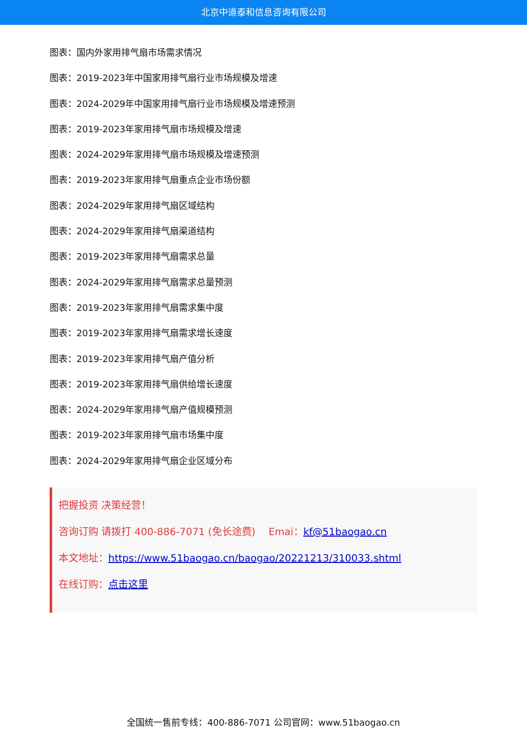北京中道泰和信息咨询有限公司
图表：国内外家用排气扇市场需求情况
图表：2019-2023年中国家用排气扇行业市场规模及增速
图表：2024-2029年中国家用排气扇行业市场规模及增速预测
图表：2019-2023年家用排气扇市场规模及增速
图表：2024-2029年家用排气扇市场规模及增速预测
图表：2019-2023年家用排气扇重点企业市场份额
图表：2024-2029年家用排气扇区域结构
图表：2024-2029年家用排气扇渠道结构
图表：2019-2023年家用排气扇需求总量
图表：2024-2029年家用排气扇需求总量预测
图表：2019-2023年家用排气扇需求集中度
图表：2019-2023年家用排气扇需求增长速度
图表：2019-2023年家用排气扇产值分析
图表：2019-2023年家用排气扇供给增长速度
图表：2024-2029年家用排气扇产值规模预测
图表：2019-2023年家用排气扇市场集中度
图表：2024-2029年家用排气扇企业区域分布
把握投资 决策经营！
咨询订购 请拨打 400-886-7071 (免长途费)　 Emai：kf@51baogao.cn
本文地址：https://www.51baogao.cn/baogao/20221213/310033.shtml
在线订购：点击这里
全国统一售前专线：400-886-7071 公司官网：www.51baogao.cn